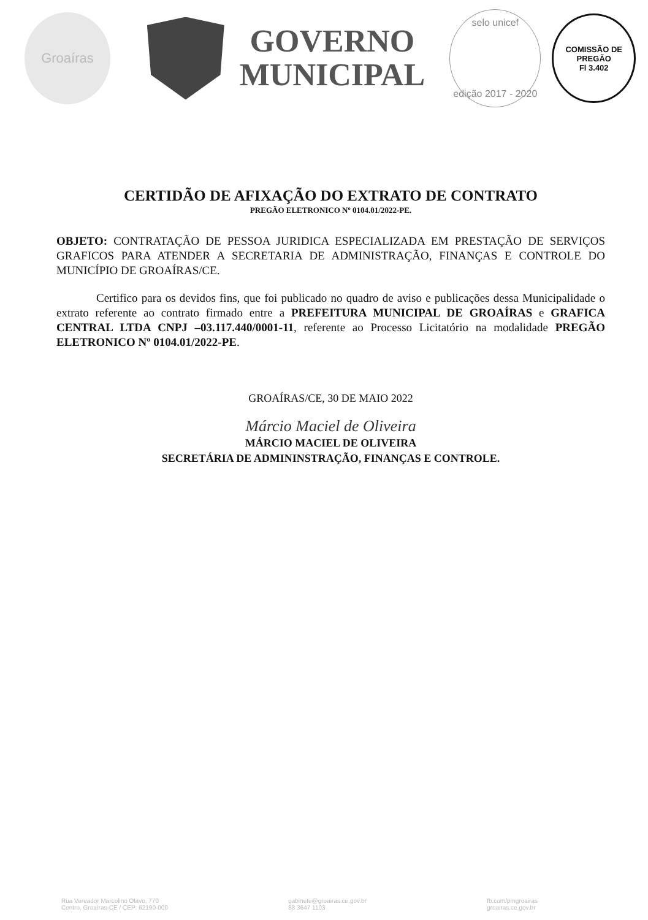Groaíras
GOVERNO
MUNICIPAL
selo unicef
edição 2017 - 2020
COMISSÃO DE PREGÃO
Fl 3.402
CERTIDÃO DE AFIXAÇÃO DO EXTRATO DE CONTRATO
PREGÃO ELETRONICO Nº 0104.01/2022-PE.
OBJETO: CONTRATAÇÃO DE PESSOA JURIDICA ESPECIALIZADA EM PRESTAÇÃO DE SERVIÇOS GRAFICOS PARA ATENDER A SECRETARIA DE ADMINISTRAÇÃO, FINANÇAS E CONTROLE DO MUNICÍPIO DE GROAÍRAS/CE.
Certifico para os devidos fins, que foi publicado no quadro de aviso e publicações dessa Municipalidade o extrato referente ao contrato firmado entre a PREFEITURA MUNICIPAL DE GROAÍRAS e GRAFICA CENTRAL LTDA CNPJ –03.117.440/0001-11, referente ao Processo Licitatório na modalidade PREGÃO ELETRONICO Nº 0104.01/2022-PE.
GROAÍRAS/CE, 30 DE MAIO 2022
Márcio Maciel de Oliveira
MÁRCIO MACIEL DE OLIVEIRA
SECRETÁRIA DE ADMININSTRAÇÃO, FINANÇAS E CONTROLE.
Rua Vereador Marcolino Olavo, 770
Centro, Groaíras-CE / CEP: 62190-000
gabinete@groairas.ce.gov.br
88 3647 1103
fb.com/pmgroairas
groairas.ce.gov.br